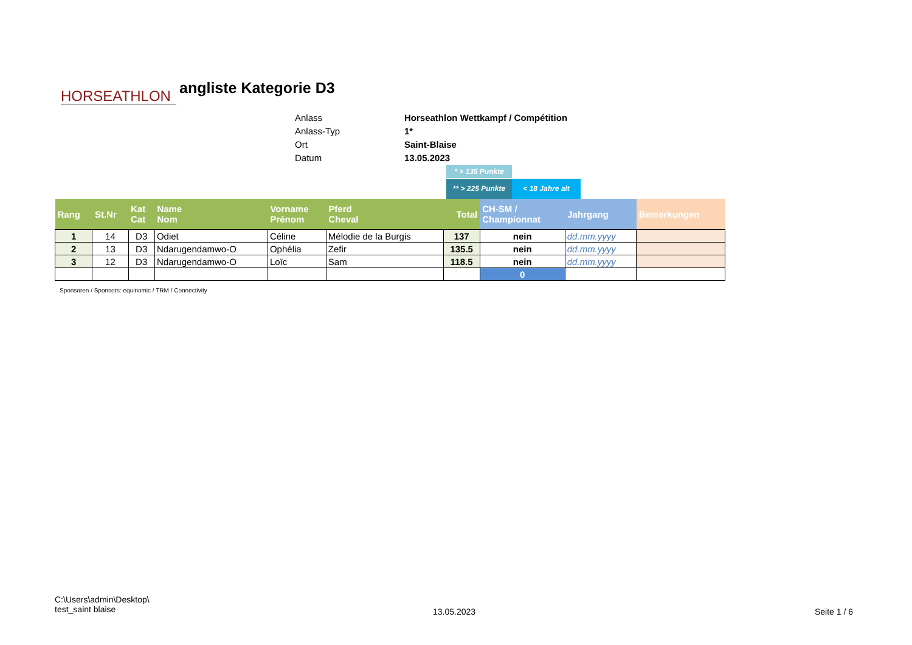HORSEATHLON
angliste Kategorie D3
Anlass Horseathlon Wettkampf / Compétition
Anlass-Typ 1*
Ort Saint-Blaise
Datum 13.05.2023
* > 135 Punkte
** > 225 Punkte < 18 Jahre alt
| Rang | St.Nr | Kat Cat | Name Nom | Vorname Prénom | Pferd Cheval | Total | CH-SM / Championnat | Jahrgang | Bemerkungen |
| --- | --- | --- | --- | --- | --- | --- | --- | --- | --- |
| 1 | 14 | D3 | Odiet | Céline | Mélodie de la Burgis | 137 | nein | dd.mm.yyyy | |
| 2 | 13 | D3 | Ndarugendamwo-O | Ophélia | Zefir | 135.5 | nein | dd.mm.yyyy | |
| 3 | 12 | D3 | Ndarugendamwo-O | Loïc | Sam | 118.5 | nein | dd.mm.yyyy | |
| | | | | | | | 0 | | |
Sponsoren / Sponsors: equinomic / TRM / Connectivity
C:\Users\admin\Desktop\
test_saint blaise
13.05.2023 Seite 1 / 6